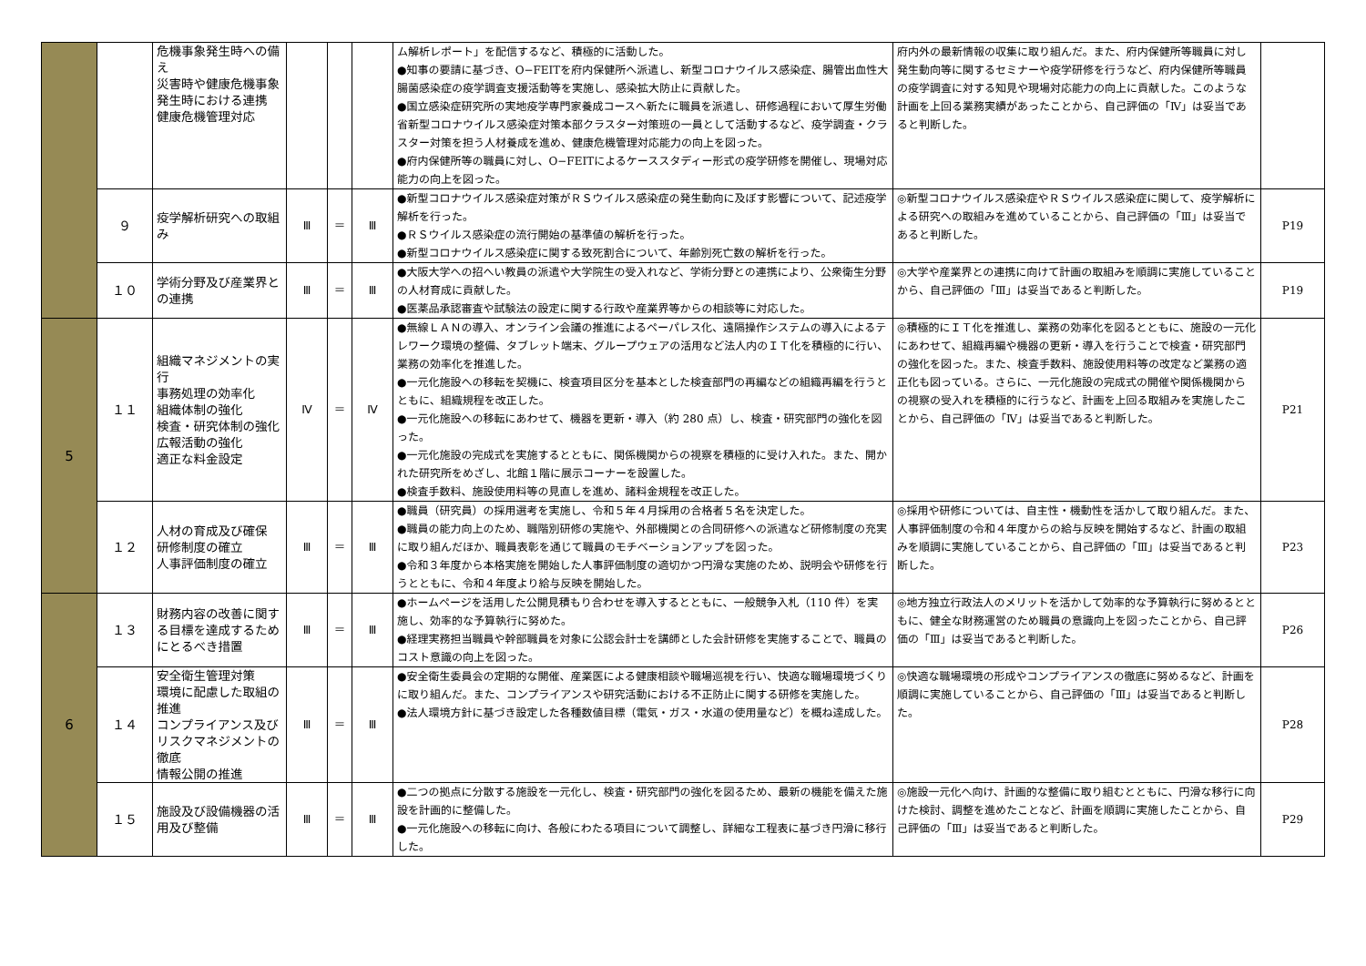| | | 危機事象発生時への備え 災害時や健康危機事象発生時における連携 健康危機管理対応 | | | | ム解析レポート」を配信するなど、積極的に活動した。 ●知事の要請に基づき、O−FEITを府内保健所へ派遣し、新型コロナウイルス感染症、腸管出血性大腸菌感染症の疫学調査支援活動等を実施し、感染拡大防止に貢献した。 ●国立感染症研究所の実地疫学専門家養成コースへ新たに職員を派遣し、研修過程において厚生労働省新型コロナウイルス感染症対策本部クラスター対策班の一員として活動するなど、疫学調査・クラスター対策を担う人材養成を進め、健康危機管理対応能力の向上を図った。 ●府内保健所等の職員に対し、O−FEITによるケーススタディー形式の疫学研修を開催し、現場対応能力の向上を図った。 | 府内外の最新情報の収集に取り組んだ。また、府内保健所等職員に対し発生動向等に関するセミナーや疫学研修を行うなど、府内保健所等職員の疫学調査に対する知見や現場対応能力の向上に貢献した。このような計画を上回る業務実績があったことから、自己評価の「Ⅳ」は妥当であると判断した。 | |
| | ９ | 疫学解析研究への取組み | Ⅲ | ＝ | Ⅲ | ●新型コロナウイルス感染症対策がＲＳウイルス感染症の発生動向に及ぼす影響について、記述疫学解析を行った。 ●ＲＳウイルス感染症の流行開始の基準値の解析を行った。 ●新型コロナウイルス感染症に関する致死割合について、年齢別死亡数の解析を行った。 | ◎新型コロナウイルス感染症やＲＳウイルス感染症に関して、疫学解析による研究への取組みを進めていることから、自己評価の「Ⅲ」は妥当であると判断した。 | P19 |
| | １０ | 学術分野及び産業界との連携 | Ⅲ | ＝ | Ⅲ | ●大阪大学への招へい教員の派遣や大学院生の受入れなど、学術分野との連携により、公衆衛生分野の人材育成に貢献した。 ●医薬品承認審査や試験法の設定に関する行政や産業界等からの相談等に対応した。 | ◎大学や産業界との連携に向けて計画の取組みを順調に実施していることから、自己評価の「Ⅲ」は妥当であると判断した。 | P19 |
| 5 | １１ | 組織マネジメントの実行 事務処理の効率化 組織体制の強化 検査・研究体制の強化 広報活動の強化 適正な料金設定 | Ⅳ | ＝ | Ⅳ | ●無線ＬＡＮの導入、オンライン会議の推進によるペーパレス化、遠隔操作システムの導入によるテレワーク環境の整備、タブレット端末、グループウェアの活用など法人内のＩＴ化を積極的に行い、業務の効率化を推進した。 ●一元化施設への移転を契機に、検査項目区分を基本とした検査部門の再編などの組織再編を行うとともに、組織規程を改正した。 ●一元化施設への移転にあわせて、機器を更新・導入（約 280 点）し、検査・研究部門の強化を図った。 ●一元化施設の完成式を実施するとともに、関係機関からの視察を積極的に受け入れた。また、開かれた研究所をめざし、北館１階に展示コーナーを設置した。 ●検査手数料、施設使用料等の見直しを進め、諸料金規程を改正した。 | ◎積極的にＩＴ化を推進し、業務の効率化を図るとともに、施設の一元化にあわせて、組織再編や機器の更新・導入を行うことで検査・研究部門の強化を図った。また、検査手数料、施設使用料等の改定など業務の適正化も図っている。さらに、一元化施設の完成式の開催や関係機関からの視察の受入れを積極的に行うなど、計画を上回る取組みを実施したことから、自己評価の「Ⅳ」は妥当であると判断した。 | P21 |
| | １２ | 人材の育成及び確保 研修制度の確立 人事評価制度の確立 | Ⅲ | ＝ | Ⅲ | ●職員（研究員）の採用選考を実施し、令和５年４月採用の合格者５名を決定した。 ●職員の能力向上のため、職階別研修の実施や、外部機関との合同研修への派遣など研修制度の充実に取り組んだほか、職員表彰を通じて職員のモチベーションアップを図った。 ●令和３年度から本格実施を開始した人事評価制度の適切かつ円滑な実施のため、説明会や研修を行うとともに、令和４年度より給与反映を開始した。 | ◎採用や研修については、自主性・機動性を活かして取り組んだ。また、人事評価制度の令和４年度からの給与反映を開始するなど、計画の取組みを順調に実施していることから、自己評価の「Ⅲ」は妥当であると判断した。 | P23 |
| 6 | １３ | 財務内容の改善に関する目標を達成するためにとるべき措置 | Ⅲ | ＝ | Ⅲ | ●ホームページを活用した公開見積もり合わせを導入するとともに、一般競争入札（110 件）を実施し、効率的な予算執行に努めた。 ●経理実務担当職員や幹部職員を対象に公認会計士を講師とした会計研修を実施することで、職員のコスト意識の向上を図った。 | ◎地方独立行政法人のメリットを活かして効率的な予算執行に努めるとともに、健全な財務運営のため職員の意識向上を図ったことから、自己評価の「Ⅲ」は妥当であると判断した。 | P26 |
| | １４ | 安全衛生管理対策 環境に配慮した取組の推進 コンプライアンス及びリスクマネジメントの徹底 情報公開の推進 | Ⅲ | ＝ | Ⅲ | ●安全衛生委員会の定期的な開催、産業医による健康相談や職場巡視を行い、快適な職場環境づくりに取り組んだ。また、コンプライアンスや研究活動における不正防止に関する研修を実施した。 ●法人環境方針に基づき設定した各種数値目標（電気・ガス・水道の使用量など）を概ね達成した。 | ◎快適な職場環境の形成やコンプライアンスの徹底に努めるなど、計画を順調に実施していることから、自己評価の「Ⅲ」は妥当であると判断した。 | P28 |
| | １５ | 施設及び設備機器の活用及び整備 | Ⅲ | ＝ | Ⅲ | ●二つの拠点に分散する施設を一元化し、検査・研究部門の強化を図るため、最新の機能を備えた施設を計画的に整備した。 ●一元化施設への移転に向け、各般にわたる項目について調整し、詳細な工程表に基づき円滑に移行した。 | ◎施設一元化へ向け、計画的な整備に取り組むとともに、円滑な移行に向けた検討、調整を進めたことなど、計画を順調に実施したことから、自己評価の「Ⅲ」は妥当であると判断した。 | P29 |